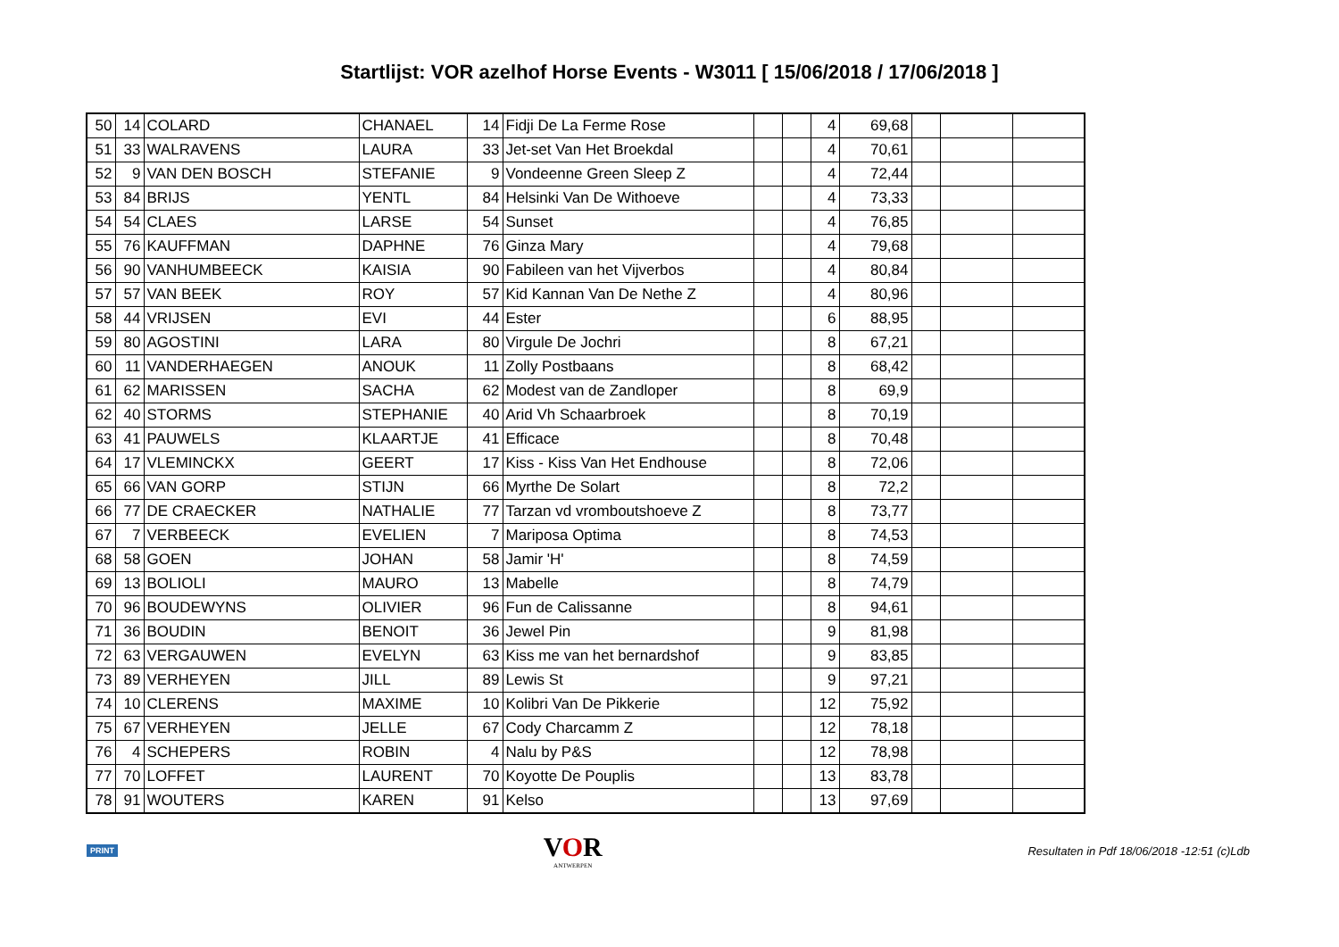Startlijst: VOR azelhof Horse Events - W3011 [ 15/06/2018 / 17/06/2018 ]
| 50 | 14 | COLARD | CHANAEL | 14 | Fidji De La Ferme Rose | | | 4 | 69,68 | | | |
| 51 | 33 | WALRAVENS | LAURA | 33 | Jet-set Van Het Broekdal | | | 4 | 70,61 | | | |
| 52 | 9 | VAN DEN BOSCH | STEFANIE | 9 | Vondeenne Green Sleep Z | | | 4 | 72,44 | | | |
| 53 | 84 | BRIJS | YENTL | 84 | Helsinki Van De Withoeve | | | 4 | 73,33 | | | |
| 54 | 54 | CLAES | LARSE | 54 | Sunset | | | 4 | 76,85 | | | |
| 55 | 76 | KAUFFMAN | DAPHNE | 76 | Ginza Mary | | | 4 | 79,68 | | | |
| 56 | 90 | VANHUMBEECK | KAISIA | 90 | Fabileen van het Vijverbos | | | 4 | 80,84 | | | |
| 57 | 57 | VAN BEEK | ROY | 57 | Kid Kannan Van De Nethe Z | | | 4 | 80,96 | | | |
| 58 | 44 | VRIJSEN | EVI | 44 | Ester | | | 6 | 88,95 | | | |
| 59 | 80 | AGOSTINI | LARA | 80 | Virgule De Jochri | | | 8 | 67,21 | | | |
| 60 | 11 | VANDERHAEGEN | ANOUK | 11 | Zolly Postbaans | | | 8 | 68,42 | | | |
| 61 | 62 | MARISSEN | SACHA | 62 | Modest van de Zandloper | | | 8 | 69,9 | | | |
| 62 | 40 | STORMS | STEPHANIE | 40 | Arid Vh Schaarbroek | | | 8 | 70,19 | | | |
| 63 | 41 | PAUWELS | KLAARTJE | 41 | Efficace | | | 8 | 70,48 | | | |
| 64 | 17 | VLEMINCKX | GEERT | 17 | Kiss - Kiss Van Het Endhouse | | | 8 | 72,06 | | | |
| 65 | 66 | VAN GORP | STIJN | 66 | Myrthe De Solart | | | 8 | 72,2 | | | |
| 66 | 77 | DE CRAECKER | NATHALIE | 77 | Tarzan vd vromboutshoeve Z | | | 8 | 73,77 | | | |
| 67 | 7 | VERBEECK | EVELIEN | 7 | Mariposa Optima | | | 8 | 74,53 | | | |
| 68 | 58 | GOEN | JOHAN | 58 | Jamir 'H' | | | 8 | 74,59 | | | |
| 69 | 13 | BOLIOLI | MAURO | 13 | Mabelle | | | 8 | 74,79 | | | |
| 70 | 96 | BOUDEWYNS | OLIVIER | 96 | Fun de Calissanne | | | 8 | 94,61 | | | |
| 71 | 36 | BOUDIN | BENOIT | 36 | Jewel Pin | | | 9 | 81,98 | | | |
| 72 | 63 | VERGAUWEN | EVELYN | 63 | Kiss me van het bernardshof | | | 9 | 83,85 | | | |
| 73 | 89 | VERHEYEN | JILL | 89 | Lewis St | | | 9 | 97,21 | | | |
| 74 | 10 | CLERENS | MAXIME | 10 | Kolibri Van De Pikkerie | | | 12 | 75,92 | | | |
| 75 | 67 | VERHEYEN | JELLE | 67 | Cody Charcamm Z | | | 12 | 78,18 | | | |
| 76 | 4 | SCHEPERS | ROBIN | 4 | Nalu by P&S | | | 12 | 78,98 | | | |
| 77 | 70 | LOFFET | LAURENT | 70 | Koyotte De Pouplis | | | 13 | 83,78 | | | |
| 78 | 91 | WOUTERS | KAREN | 91 | Kelso | | | 13 | 97,69 | | | |
PRINT
VOR
ANTWERPEN
Resultaten in Pdf 18/06/2018 -12:51 (c)Ldb